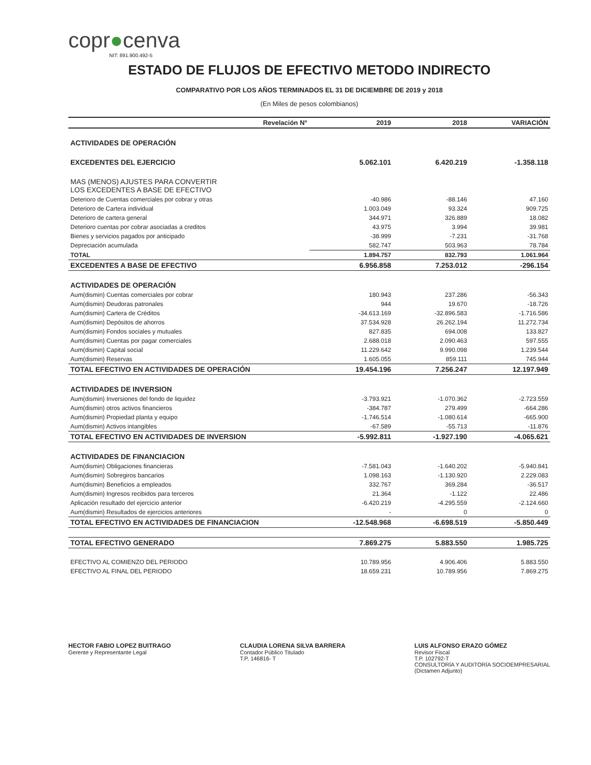copr●cenva
NIT: 891.900.492-5
ESTADO DE FLUJOS DE EFECTIVO METODO INDIRECTO
COMPARATIVO POR LOS AÑOS TERMINADOS EL 31 DE DICIEMBRE DE 2019 y 2018
(En Miles de pesos colombianos)
| Revelación N° | 2019 | 2018 | VARIACIÓN |
| --- | --- | --- | --- |
| ACTIVIDADES DE OPERACIÓN | | | |
| EXCEDENTES DEL EJERCICIO | 5.062.101 | 6.420.219 | -1.358.118 |
| MAS (MENOS) AJUSTES PARA CONVERTIR LOS EXCEDENTES A BASE DE EFECTIVO | | | |
| Deterioro de Cuentas comerciales por cobrar y otras | -40.986 | -88.146 | 47.160 |
| Deterioro de Cartera individual | 1.003.049 | 93.324 | 909.725 |
| Deterioro de cartera general | 344.971 | 326.889 | 18.082 |
| Deterioro cuentas por cobrar asociadas a creditos | 43.975 | 3.994 | 39.981 |
| Bienes y servicios pagados por anticipado | -38.999 | -7.231 | -31.768 |
| Depreciación acumulada | 582.747 | 503.963 | 78.784 |
| TOTAL | 1.894.757 | 832.793 | 1.061.964 |
| EXCEDENTES A BASE DE EFECTIVO | 6.956.858 | 7.253.012 | -296.154 |
| ACTIVIDADES DE OPERACIÓN | | | |
| Aum(dismin) Cuentas comerciales por cobrar | 180.943 | 237.286 | -56.343 |
| Aum(dismin) Deudoras patronales | 944 | 19.670 | -18.726 |
| Aum(dismin) Cartera de Créditos | -34.613.169 | -32.896.583 | -1.716.586 |
| Aum(dismin) Depósitos de ahorros | 37.534.928 | 26.262.194 | 11.272.734 |
| Aum(dismin) Fondos sociales y mutuales | 827.835 | 694.008 | 133.827 |
| Aum(dismin) Cuentas por pagar comerciales | 2.688.018 | 2.090.463 | 597.555 |
| Aum(dismin) Capital social | 11.229.642 | 9.990.098 | 1.239.544 |
| Aum(dismin) Reservas | 1.605.055 | 859.111 | 745.944 |
| TOTAL EFECTIVO EN ACTIVIDADES DE OPERACIÓN | 19.454.196 | 7.256.247 | 12.197.949 |
| ACTIVIDADES DE INVERSION | | | |
| Aum(dismin) Inversiones del fondo de liquidez | -3.793.921 | -1.070.362 | -2.723.559 |
| Aum(dismin) otros activos financieros | -384.787 | 279.499 | -664.286 |
| Aum(dismin) Propiedad planta y equipo | -1.746.514 | -1.080.614 | -665.900 |
| Aum(dismin) Activos intangibles | -67.589 | -55.713 | -11.876 |
| TOTAL EFECTIVO EN ACTIVIDADES DE INVERSION | -5.992.811 | -1.927.190 | -4.065.621 |
| ACTIVIDADES DE FINANCIACION | | | |
| Aum(dismin) Obligaciones financieras | -7.581.043 | -1.640.202 | -5.940.841 |
| Aum(dismin) Sobregiros bancarios | 1.098.163 | -1.130.920 | 2.229.083 |
| Aum(dismin) Beneficios a empleados | 332.767 | 369.284 | -36.517 |
| Aum(dismin) Ingresos recibidos para terceros | 21.364 | -1.122 | 22.486 |
| Aplicación resultado del ejercicio anterior | -6.420.219 | -4.295.559 | -2.124.660 |
| Aum(dismin) Resultados de ejercicios anteriores | - | 0 | 0 |
| TOTAL EFECTIVO EN ACTIVIDADES DE FINANCIACION | -12.548.968 | -6.698.519 | -5.850.449 |
| TOTAL EFECTIVO GENERADO | 7.869.275 | 5.883.550 | 1.985.725 |
| EFECTIVO AL COMIENZO DEL PERIODO | 10.789.956 | 4.906.406 | 5.883.550 |
| EFECTIVO AL FINAL DEL PERIODO | 18.659.231 | 10.789.956 | 7.869.275 |
HECTOR FABIO LOPEZ BUITRAGO
Gerente y Representante Legal
CLAUDIA LORENA SILVA BARRERA
Contador Público Titulado
T.P. 146816- T
LUIS ALFONSO ERAZO GÓMEZ
Revisor Fiscal
T.P. 102792-T
CONSULTORÍA Y AUDITORÍA SOCIOEMPRESARIAL
(Dictamen Adjunto)